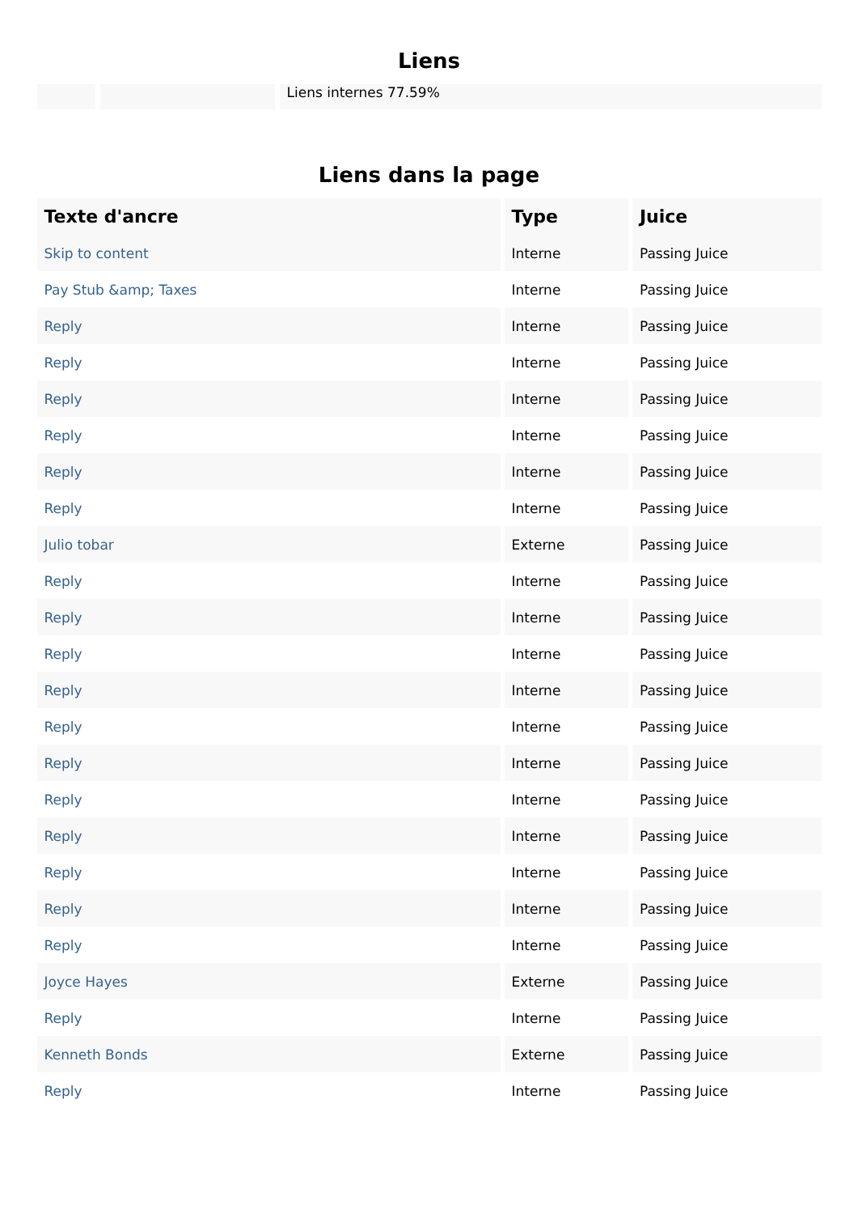Liens
Liens internes 77.59%
Liens dans la page
| Texte d'ancre | Type | Juice |
| --- | --- | --- |
| Skip to content | Interne | Passing Juice |
| Pay Stub &amp; Taxes | Interne | Passing Juice |
| Reply | Interne | Passing Juice |
| Reply | Interne | Passing Juice |
| Reply | Interne | Passing Juice |
| Reply | Interne | Passing Juice |
| Reply | Interne | Passing Juice |
| Reply | Interne | Passing Juice |
| Julio tobar | Externe | Passing Juice |
| Reply | Interne | Passing Juice |
| Reply | Interne | Passing Juice |
| Reply | Interne | Passing Juice |
| Reply | Interne | Passing Juice |
| Reply | Interne | Passing Juice |
| Reply | Interne | Passing Juice |
| Reply | Interne | Passing Juice |
| Reply | Interne | Passing Juice |
| Reply | Interne | Passing Juice |
| Reply | Interne | Passing Juice |
| Reply | Interne | Passing Juice |
| Joyce Hayes | Externe | Passing Juice |
| Reply | Interne | Passing Juice |
| Kenneth Bonds | Externe | Passing Juice |
| Reply | Interne | Passing Juice |